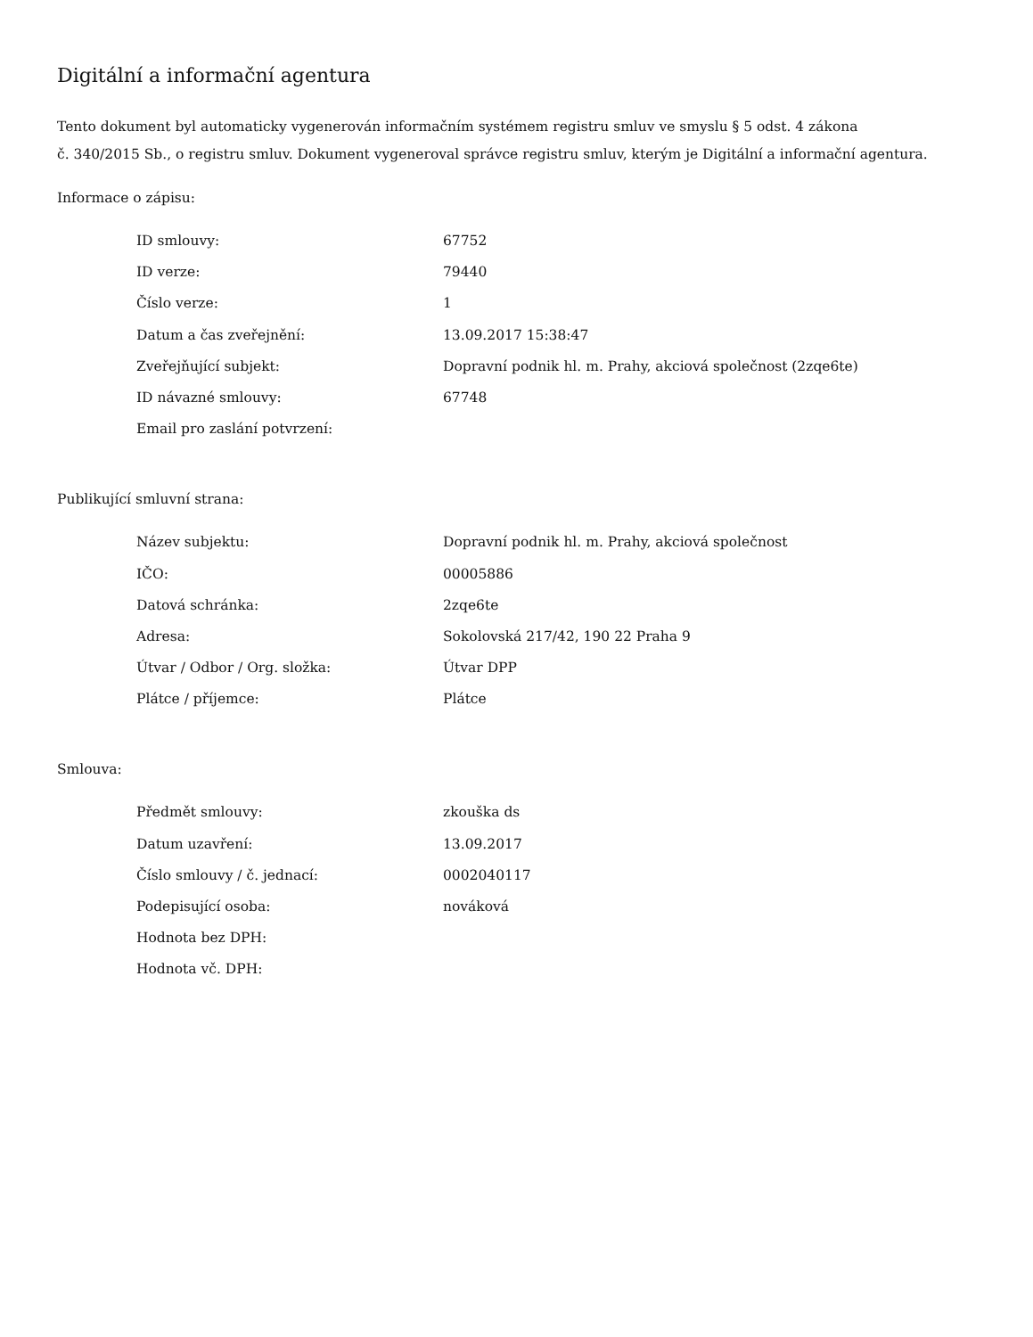Digitální a informační agentura
Tento dokument byl automaticky vygenerován informačním systémem registru smluv ve smyslu § 5 odst. 4 zákona
č. 340/2015 Sb., o registru smluv. Dokument vygeneroval správce registru smluv, kterým je Digitální a informační agentura.
Informace o zápisu:
| ID smlouvy: | 67752 |
| ID verze: | 79440 |
| Číslo verze: | 1 |
| Datum a čas zveřejnění: | 13.09.2017 15:38:47 |
| Zveřejňující subjekt: | Dopravní podnik hl. m. Prahy, akciová společnost (2zqe6te) |
| ID návazné smlouvy: | 67748 |
| Email pro zaslání potvrzení: | |
Publikující smluvní strana:
| Název subjektu: | Dopravní podnik hl. m. Prahy, akciová společnost |
| IČO: | 00005886 |
| Datová schránka: | 2zqe6te |
| Adresa: | Sokolovská 217/42, 190 22 Praha 9 |
| Útvar / Odbor / Org. složka: | Útvar DPP |
| Plátce / příjemce: | Plátce |
Smlouva:
| Předmět smlouvy: | zkouška ds |
| Datum uzavření: | 13.09.2017 |
| Číslo smlouvy / č. jednací: | 0002040117 |
| Podepisující osoba: | nováková |
| Hodnota bez DPH: | |
| Hodnota vč. DPH: | |